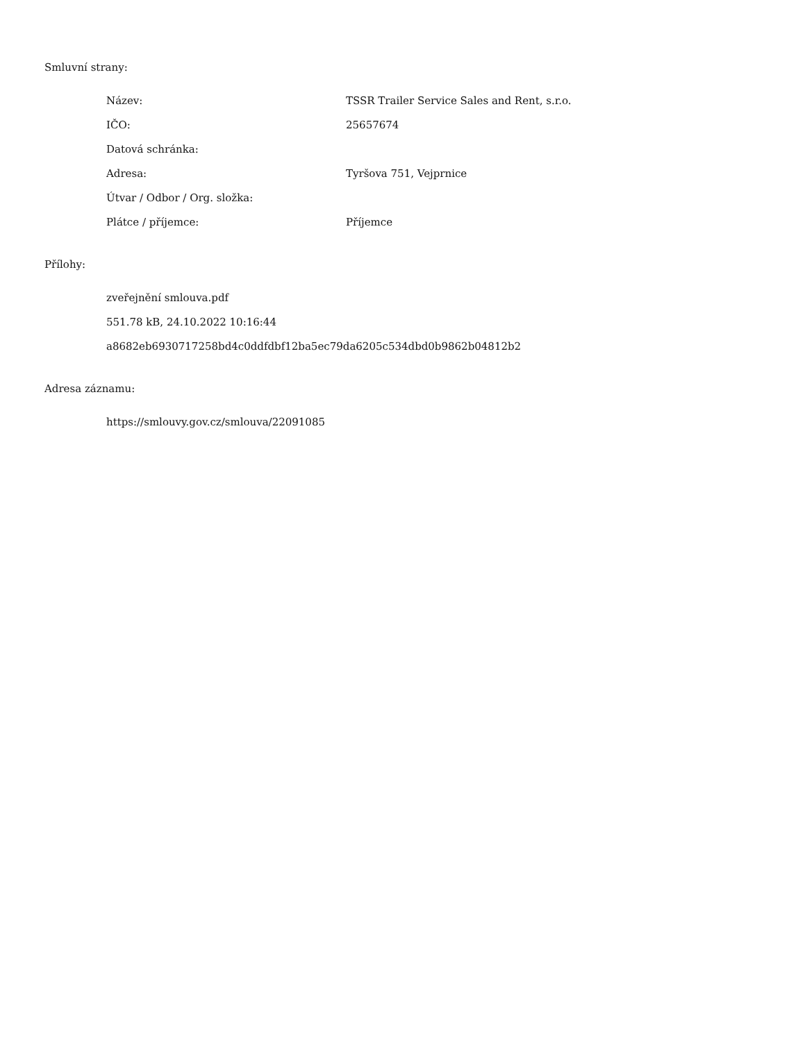Smluvní strany:
| Název: | TSSR Trailer Service Sales and Rent, s.r.o. |
| IČO: | 25657674 |
| Datová schránka: | |
| Adresa: | Tyršova 751, Vejprnice |
| Útvar / Odbor / Org. složka: | |
| Plátce / příjemce: | Příjemce |
Přílohy:
zveřejnění smlouva.pdf
551.78 kB, 24.10.2022 10:16:44
a8682eb6930717258bd4c0ddfdbf12ba5ec79da6205c534dbd0b9862b04812b2
Adresa záznamu:
https://smlouvy.gov.cz/smlouva/22091085